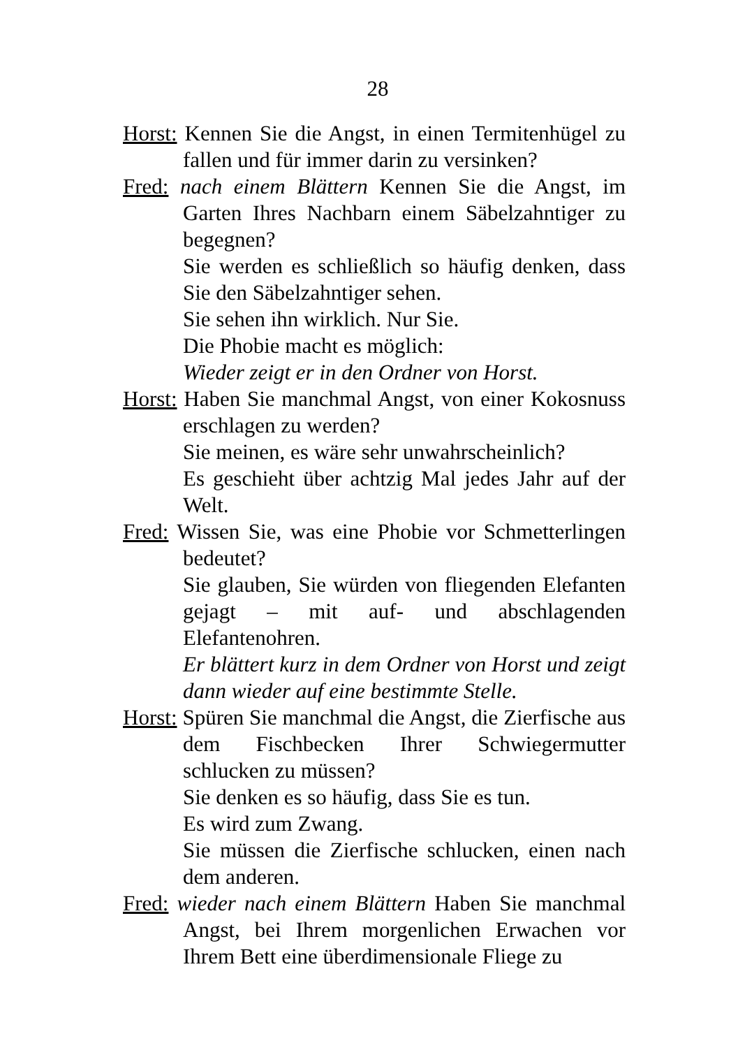28
Horst: Kennen Sie die Angst, in einen Termitenhügel zu fallen und für immer darin zu versinken?
Fred: nach einem Blättern Kennen Sie die Angst, im Garten Ihres Nachbarn einem Säbelzahntiger zu begegnen?
Sie werden es schließlich so häufig denken, dass Sie den Säbelzahntiger sehen.
Sie sehen ihn wirklich. Nur Sie.
Die Phobie macht es möglich:
Wieder zeigt er in den Ordner von Horst.
Horst: Haben Sie manchmal Angst, von einer Kokosnuss erschlagen zu werden?
Sie meinen, es wäre sehr unwahrscheinlich?
Es geschieht über achtzig Mal jedes Jahr auf der Welt.
Fred: Wissen Sie, was eine Phobie vor Schmetterlingen bedeutet?
Sie glauben, Sie würden von fliegenden Elefanten gejagt – mit auf- und abschlagenden Elefantenohren.
Er blättert kurz in dem Ordner von Horst und zeigt dann wieder auf eine bestimmte Stelle.
Horst: Spüren Sie manchmal die Angst, die Zierfische aus dem Fischbecken Ihrer Schwiegermutter schlucken zu müssen?
Sie denken es so häufig, dass Sie es tun.
Es wird zum Zwang.
Sie müssen die Zierfische schlucken, einen nach dem anderen.
Fred: wieder nach einem Blättern Haben Sie manchmal Angst, bei Ihrem morgenlichen Erwachen vor Ihrem Bett eine überdimensionale Fliege zu